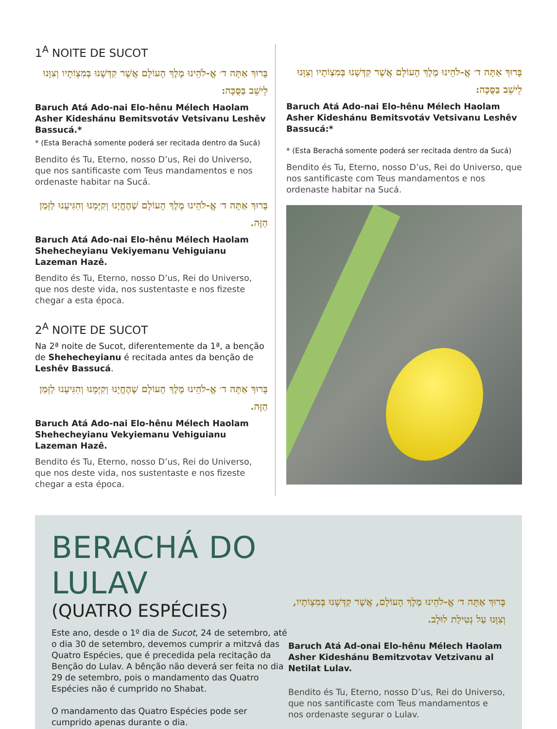1<sup>A</sup> NOITE DE SUCOT
בָּרוּךְ אַתָּה ד׳ אֱ-לֹהֵינוּ מֶלֶךְ הָעוֹלָם אֲשֶׁר קִדְּשָׁנוּ בְּמִצְוֹתָיו וְצִוָּנוּ לֵישֵׁב בַּסֻּכָּה:
Baruch Atá Ado-nai Elo-hênu Mélech Haolam Asher Kideshánu Bemitsvotáv Vetsivanu Leshêv Bassucá.*
* (Esta Berachá somente poderá ser recitada dentro da Sucá)
Bendito és Tu, Eterno, nosso D’us, Rei do Universo, que nos santificaste com Teus mandamentos e nos ordenaste habitar na Sucá.
בָּרוּךְ אַתָּה ד׳ אֱ-לֹהֵינוּ מֶלֶךְ הָעוֹלָם שֶׁהֶחֱיָנוּ וְקִיְּמָנוּ וְהִגִּיעָנוּ לַזְּמַן הַזֶּה.
Baruch Atá Ado-nai Elo-hênu Mélech Haolam Shehecheyianu Vekiyemanu Vehiguianu Lazeman Hazê.
Bendito és Tu, Eterno, nosso D’us, Rei do Universo, que nos deste vida, nos sustentaste e nos fizeste chegar a esta época.
2<sup>A</sup> NOITE DE SUCOT
Na 2ª noite de Sucot, diferentemente da 1ª, a benção de Shehecheyianu é recitada antes da benção de Leshêv Bassucá.
בָּרוּךְ אַתָּה ד׳ אֱ-לֹהֵינוּ מֶלֶךְ הָעוֹלָם שֶׁהֶחֱיָנוּ וְקִיְּמָנוּ וְהִגִּיעָנוּ לַזְּמַן הַזֶּה.
Baruch Atá Ado-nai Elo-hênu Mélech Haolam Shehecheyianu Vekyiemanu Vehiguianu Lazeman Hazê.
Bendito és Tu, Eterno, nosso D’us, Rei do Universo, que nos deste vida, nos sustentaste e nos fizeste chegar a esta época.
בָּרוּךְ אַתָּה ד׳ אֱ-לֹהֵינוּ מֶלֶךְ הָעוֹלָם אֲשֶׁר קִדְּשָׁנוּ בְּמִצְוֹתָיו וְצִוָּנוּ לֵישֵׁב בַּסֻּכָּה:
Baruch Atá Ado-nai Elo-hênu Mélech Haolam Asher Kideshánu Bemitsvotáv Vetsivanu Leshêv Bassucá:*
* (Esta Berachá somente poderá ser recitada dentro da Sucá)
Bendito és Tu, Eterno, nosso D’us, Rei do Universo, que nos santificaste com Teus mandamentos e nos ordenaste habitar na Sucá.
BERACHÁ DO LULAV
(QUATRO ESPÉCIES)
Este ano, desde o 1º dia de Sucot, 24 de setembro, até o dia 30 de setembro, devemos cumprir a mitzvá das Quatro Espécies, que é precedida pela recitação da Benção do Lulav. A bênção não deverá ser feita no dia 29 de setembro, pois o mandamento das Quatro Espécies não é cumprido no Shabat.
O mandamento das Quatro Espécies pode ser cumprido apenas durante o dia.
בָּרוּךְ אַתָּה ד׳ אֱ-לֹהֵינוּ מֶלֶךְ הָעוֹלָם, אֲשֶׁר קִדְּשָׁנוּ בְּמִצְוֹתָיו, וְצִוָּנוּ עַל נְטִילַת לוּלָב.
Baruch Atá Ad-onai Elo-hênu Mélech Haolam Asher Kideshánu Bemitzvotav Vetzivanu al Netilat Lulav.
Bendito és Tu, Eterno, nosso D’us, Rei do Universo, que nos santificaste com Teus mandamentos e nos ordenaste segurar o Lulav.